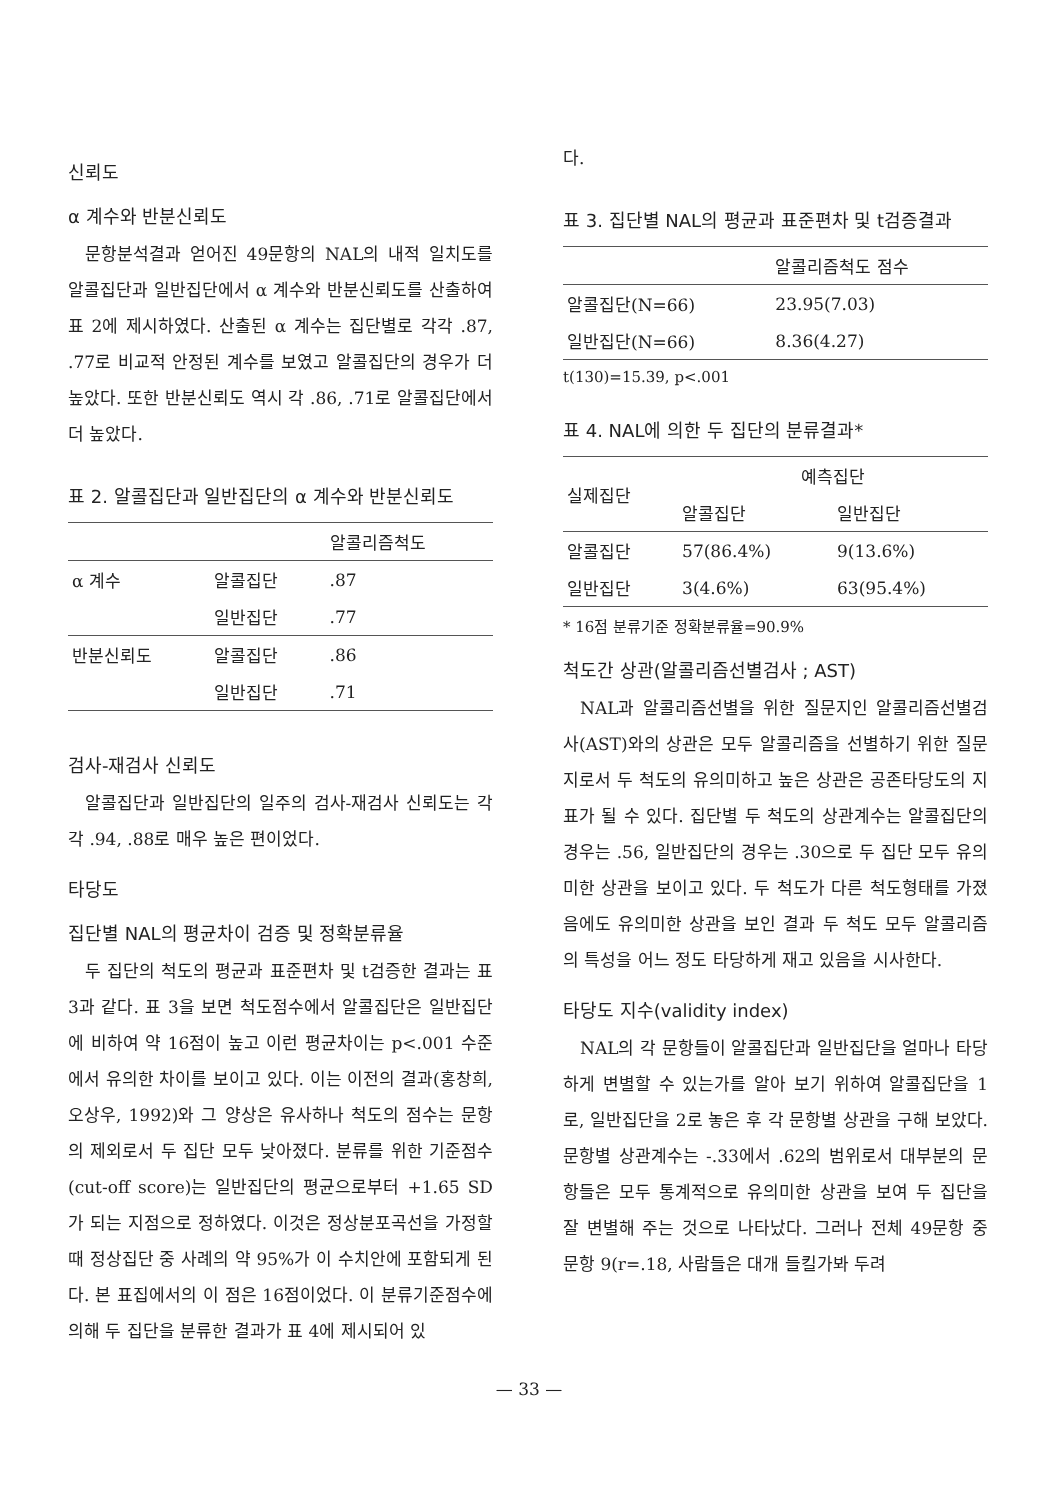신뢰도
α 계수와 반분신뢰도
문항분석결과 얻어진 49문항의 NAL의 내적 일치도를 알콜집단과 일반집단에서 α 계수와 반분신뢰도를 산출하여 표 2에 제시하였다. 산출된 α 계수는 집단별로 각각 .87, .77로 비교적 안정된 계수를 보였고 알콜집단의 경우가 더 높았다. 또한 반분신뢰도 역시 각 .86, .71로 알콜집단에서 더 높았다.
표 2. 알콜집단과 일반집단의 α 계수와 반분신뢰도
| | | 알콜리즘척도 |
| --- | --- | --- |
| α 계수 | 알콜집단 | .87 |
| | 일반집단 | .77 |
| 반분신뢰도 | 알콜집단 | .86 |
| | 일반집단 | .71 |
검사-재검사 신뢰도
알콜집단과 일반집단의 일주의 검사-재검사 신뢰도는 각각 .94, .88로 매우 높은 편이었다.
타당도
집단별 NAL의 평균차이 검증 및 정확분류율
두 집단의 척도의 평균과 표준편차 및 t검증한 결과는 표 3과 같다. 표 3을 보면 척도점수에서 알콜집단은 일반집단에 비하여 약 16점이 높고 이런 평균차이는 p<.001 수준에서 유의한 차이를 보이고 있다. 이는 이전의 결과(홍창희, 오상우, 1992)와 그 양상은 유사하나 척도의 점수는 문항의 제외로서 두 집단 모두 낮아졌다. 분류를 위한 기준점수(cut-off score)는 일반집단의 평균으로부터 +1.65 SD가 되는 지점으로 정하였다. 이것은 정상분포곡선을 가정할 때 정상집단 중 사례의 약 95%가 이 수치안에 포함되게 된다. 본 표집에서의 이 점은 16점이었다. 이 분류기준점수에 의해 두 집단을 분류한 결과가 표 4에 제시되어 있
다.
표 3. 집단별 NAL의 평균과 표준편차 및 t검증결과
| | 알콜리즘척도 점수 |
| --- | --- |
| 알콜집단(N=66) | 23.95(7.03) |
| 일반집단(N=66) | 8.36(4.27) |
t(130)=15.39, p<.001
표 4. NAL에 의한 두 집단의 분류결과*
| 실제집단 | 예측집단 | |
| --- | --- | --- |
| | 알콜집단 | 일반집단 |
| 알콜집단 | 57(86.4%) | 9(13.6%) |
| 일반집단 | 3(4.6%) | 63(95.4%) |
* 16점 분류기준 정확분류율=90.9%
척도간 상관(알콜리즘선별검사 ; AST)
NAL과 알콜리즘선별을 위한 질문지인 알콜리즘선별검사(AST)와의 상관은 모두 알콜리즘을 선별하기 위한 질문지로서 두 척도의 유의미하고 높은 상관은 공존타당도의 지표가 될 수 있다. 집단별 두 척도의 상관계수는 알콜집단의 경우는 .56, 일반집단의 경우는 .30으로 두 집단 모두 유의미한 상관을 보이고 있다. 두 척도가 다른 척도형태를 가졌음에도 유의미한 상관을 보인 결과 두 척도 모두 알콜리즘의 특성을 어느 정도 타당하게 재고 있음을 시사한다.
타당도 지수(validity index)
NAL의 각 문항들이 알콜집단과 일반집단을 얼마나 타당하게 변별할 수 있는가를 알아 보기 위하여 알콜집단을 1로, 일반집단을 2로 놓은 후 각 문항별 상관을 구해 보았다. 문항별 상관계수는 -.33에서 .62의 범위로서 대부분의 문항들은 모두 통계적으로 유의미한 상관을 보여 두 집단을 잘 변별해 주는 것으로 나타났다. 그러나 전체 49문항 중 문항 9(r=.18, 사람들은 대개 들킬가봐 두려
— 33 —